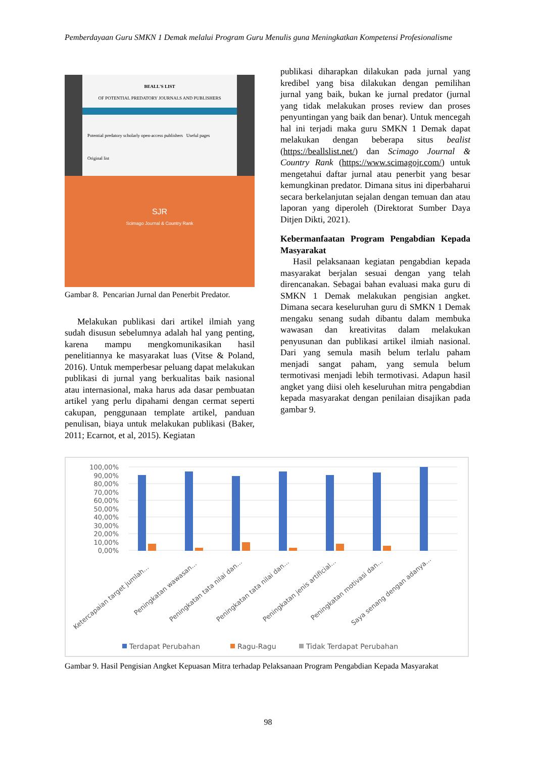Pemberdayaan Guru SMKN 1 Demak melalui Program Guru Menulis guna Meningkatkan Kompetensi Profesionalisme
BEALL'S LIST
OF POTENTIAL PREDATORY JOURNALS AND PUBLISHERS
Potential predatory scholarly open-access publishers Useful pages
Original list
SJR
Scimago Journal & Country Rank
Gambar 8. Pencarian Jurnal dan Penerbit Predator.
Melakukan publikasi dari artikel ilmiah yang sudah disusun sebelumnya adalah hal yang penting, karena mampu mengkomunikasikan hasil penelitiannya ke masyarakat luas (Vitse & Poland, 2016). Untuk memperbesar peluang dapat melakukan publikasi di jurnal yang berkualitas baik nasional atau internasional, maka harus ada dasar pembuatan artikel yang perlu dipahami dengan cermat seperti cakupan, penggunaan template artikel, panduan penulisan, biaya untuk melakukan publikasi (Baker, 2011; Ecarnot, et al, 2015). Kegiatan
publikasi diharapkan dilakukan pada jurnal yang kredibel yang bisa dilakukan dengan pemilihan jurnal yang baik, bukan ke jurnal predator (jurnal yang tidak melakukan proses review dan proses penyuntingan yang baik dan benar). Untuk mencegah hal ini terjadi maka guru SMKN 1 Demak dapat melakukan dengan beberapa situs bealist (https://beallslist.net/) dan Scimago Journal & Country Rank (https://www.scimagojr.com/) untuk mengetahui daftar jurnal atau penerbit yang besar kemungkinan predator. Dimana situs ini diperbaharui secara berkelanjutan sejalan dengan temuan dan atau laporan yang diperoleh (Direktorat Sumber Daya Ditjen Dikti, 2021).
Kebermanfaatan Program Pengabdian Kepada Masyarakat
Hasil pelaksanaan kegiatan pengabdian kepada masyarakat berjalan sesuai dengan yang telah direncanakan. Sebagai bahan evaluasi maka guru di SMKN 1 Demak melakukan pengisian angket. Dimana secara keseluruhan guru di SMKN 1 Demak mengaku senang sudah dibantu dalam membuka wawasan dan kreativitas dalam melakukan penyusunan dan publikasi artikel ilmiah nasional. Dari yang semula masih belum terlalu paham menjadi sangat paham, yang semula belum termotivasi menjadi lebih termotivasi. Adapun hasil angket yang diisi oleh keseluruhan mitra pengabdian kepada masyarakat dengan penilaian disajikan pada gambar 9.
100,00%
90,00%
80,00%
70,00%
60,00%
50,00%
40,00%
30,00%
20,00%
10,00%
0,00%
Ketercapaian target jumlah...
Peningkatan wawasan...
Peningkatan tata nilai dan...
Peningkatan tata nilai dan...
Peningkatan jenis artificial...
Peningkatan motivasi dan...
Saya senang dengan adanya...
Terdapat Perubahan
Ragu-Ragu
Tidak Terdapat Perubahan
Gambar 9. Hasil Pengisian Angket Kepuasan Mitra terhadap Pelaksanaan Program Pengabdian Kepada Masyarakat
98